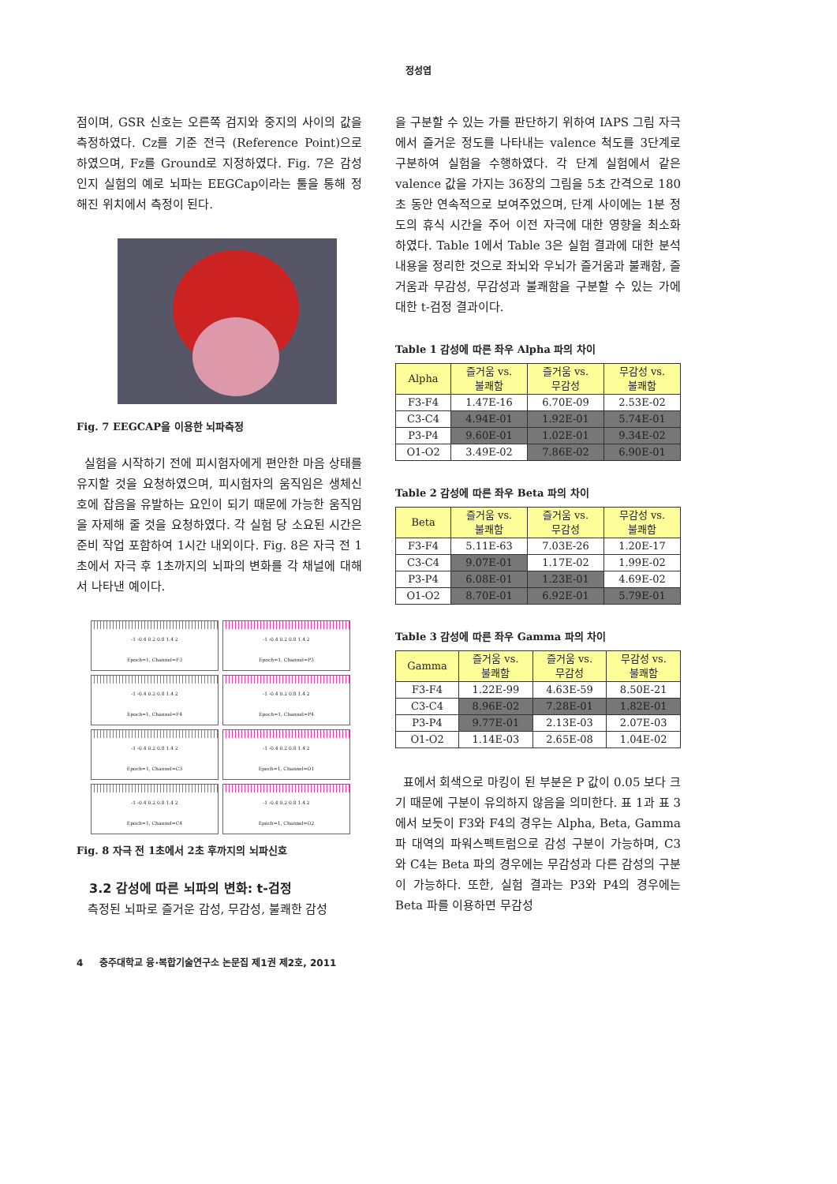정성엽
점이며, GSR 신호는 오른쪽 검지와 중지의 사이의 값을 측정하였다. Cz를 기준 전극 (Reference Point)으로 하였으며, Fz를 Ground로 지정하였다. Fig. 7은 감성인지 실험의 예로 뇌파는 EEGCap이라는 툴을 통해 정해진 위치에서 측정이 된다.
Fig. 7 EEGCAP을 이용한 뇌파측정
실험을 시작하기 전에 피시험자에게 편안한 마음 상태를 유지할 것을 요청하였으며, 피시험자의 움직임은 생체신호에 잡음을 유발하는 요인이 되기 때문에 가능한 움직임을 자제해 줄 것을 요청하였다. 각 실험 당 소요된 시간은 준비 작업 포함하여 1시간 내외이다. Fig. 8은 자극 전 1초에서 자극 후 1초까지의 뇌파의 변화를 각 채널에 대해서 나타낸 예이다.
-1 -0.4 0.2 0.8 1.4 2
Epoch=1, Channel=F3
-1 -0.4 0.2 0.8 1.4 2
Epoch=1, Channel=P3
-1 -0.4 0.2 0.8 1.4 2
Epoch=1, Channel=F4
-1 -0.4 0.2 0.8 1.4 2
Epoch=1, Channel=P4
-1 -0.4 0.2 0.8 1.4 2
Epoch=1, Channel=C3
-1 -0.4 0.2 0.8 1.4 2
Epoch=1, Channel=O1
-1 -0.4 0.2 0.8 1.4 2
Epoch=1, Channel=C4
-1 -0.4 0.2 0.8 1.4 2
Epoch=1, Channel=O2
Fig. 8 자극 전 1초에서 2초 후까지의 뇌파신호
3.2 감성에 따른 뇌파의 변화: t-검정
측정된 뇌파로 즐거운 감성, 무감성, 불쾌한 감성
을 구분할 수 있는 가를 판단하기 위하여 IAPS 그림 자극에서 즐거운 정도를 나타내는 valence 척도를 3단계로 구분하여 실험을 수행하였다. 각 단계 실험에서 같은 valence 값을 가지는 36장의 그림을 5초 간격으로 180초 동안 연속적으로 보여주었으며, 단계 사이에는 1분 정도의 휴식 시간을 주어 이전 자극에 대한 영향을 최소화 하였다. Table 1에서 Table 3은 실험 결과에 대한 분석 내용을 정리한 것으로 좌뇌와 우뇌가 즐거움과 불쾌함, 즐거움과 무감성, 무감성과 불쾌함을 구분할 수 있는 가에 대한 t-검정 결과이다.
Table 1 감성에 따른 좌우 Alpha 파의 차이
| Alpha | 즐거움 vs. 불쾌함 | 즐거움 vs. 무감성 | 무감성 vs. 불쾌함 |
| F3-F4 | 1.47E-16 | 6.70E-09 | 2.53E-02 |
| C3-C4 | 4.94E-01 | 1.92E-01 | 5.74E-01 |
| P3-P4 | 9.60E-01 | 1.02E-01 | 9.34E-02 |
| O1-O2 | 3.49E-02 | 7.86E-02 | 6.90E-01 |
Table 2 감성에 따른 좌우 Beta 파의 차이
| Beta | 즐거움 vs. 불쾌함 | 즐거움 vs. 무감성 | 무감성 vs. 불쾌함 |
| F3-F4 | 5.11E-63 | 7.03E-26 | 1.20E-17 |
| C3-C4 | 9.07E-01 | 1.17E-02 | 1.99E-02 |
| P3-P4 | 6.08E-01 | 1.23E-01 | 4.69E-02 |
| O1-O2 | 8.70E-01 | 6.92E-01 | 5.79E-01 |
Table 3 감성에 따른 좌우 Gamma 파의 차이
| Gamma | 즐거움 vs. 불쾌함 | 즐거움 vs. 무감성 | 무감성 vs. 불쾌함 |
| F3-F4 | 1.22E-99 | 4.63E-59 | 8.50E-21 |
| C3-C4 | 8.96E-02 | 7.28E-01 | 1.82E-01 |
| P3-P4 | 9.77E-01 | 2.13E-03 | 2.07E-03 |
| O1-O2 | 1.14E-03 | 2.65E-08 | 1.04E-02 |
표에서 회색으로 마킹이 된 부분은 P 값이 0.05 보다 크기 때문에 구분이 유의하지 않음을 의미한다. 표 1과 표 3에서 보듯이 F3와 F4의 경우는 Alpha, Beta, Gamma 파 대역의 파워스펙트럼으로 감성 구분이 가능하며, C3와 C4는 Beta 파의 경우에는 무감성과 다른 감성의 구분이 가능하다. 또한, 실험 결과는 P3와 P4의 경우에는 Beta 파를 이용하면 무감성
4 충주대학교 융·복합기술연구소 논문집 제1권 제2호, 2011